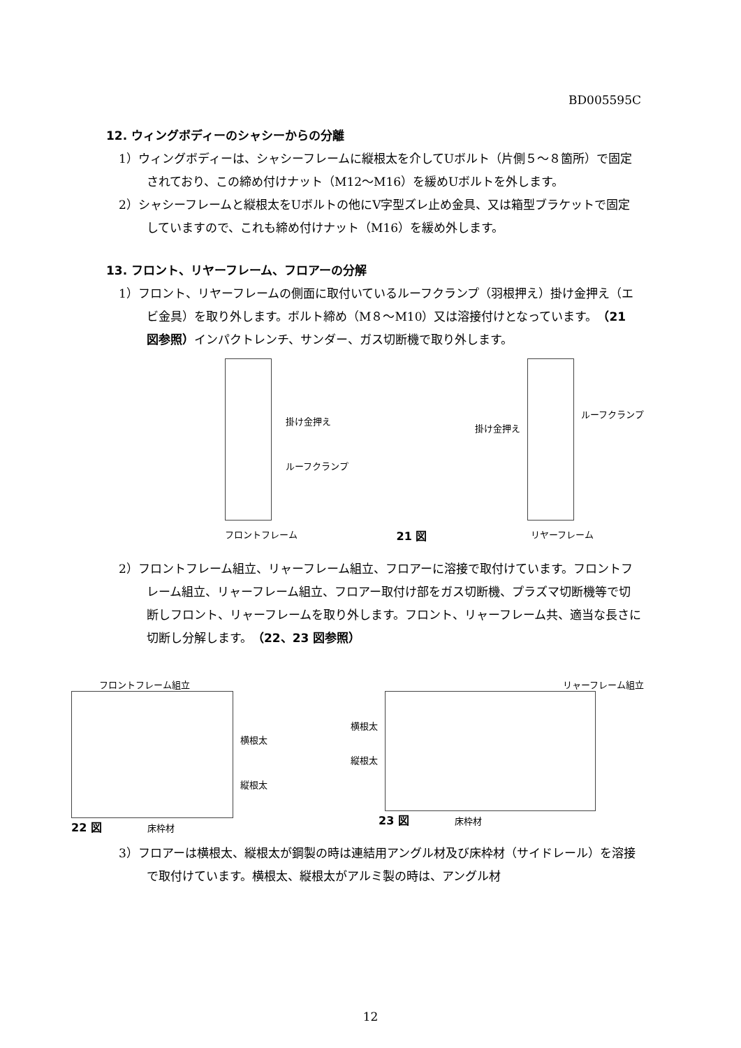BD005595C
12. ウィングボディーのシャシーからの分離
1）ウィングボディーは、シャシーフレームに縦根太を介してUボルト（片側５～８箇所）で固定されており、この締め付けナット（M12～M16）を緩めUボルトを外します。
2）シャシーフレームと縦根太をUボルトの他にV字型ズレ止め金具、又は箱型ブラケットで固定していますので、これも締め付けナット（M16）を緩め外します。
13. フロント、リヤーフレーム、フロアーの分解
1）フロント、リヤーフレームの側面に取付いているルーフクランプ（羽根押え）掛け金押え（エビ金具）を取り外します。ボルト締め（M８～M10）又は溶接付けとなっています。（21 図参照）インパクトレンチ、サンダー、ガス切断機で取り外します。
掛け金押え
ルーフクランプ
フロントフレーム
21 図
掛け金押え
ルーフクランプ
リヤーフレーム
2）フロントフレーム組立、リャーフレーム組立、フロアーに溶接で取付けています。フロントフレーム組立、リャーフレーム組立、フロアー取付け部をガス切断機、プラズマ切断機等で切断しフロント、リャーフレームを取り外します。フロント、リャーフレーム共、適当な長さに切断し分解します。（22、23 図参照）
フロントフレーム組立
横根太
縦根太
22 図 床枠材
リャーフレーム組立
横根太
縦根太
23 図 床枠材
3）フロアーは横根太、縦根太が鋼製の時は連結用アングル材及び床枠材（サイドレール）を溶接で取付けています。横根太、縦根太がアルミ製の時は、アングル材
12